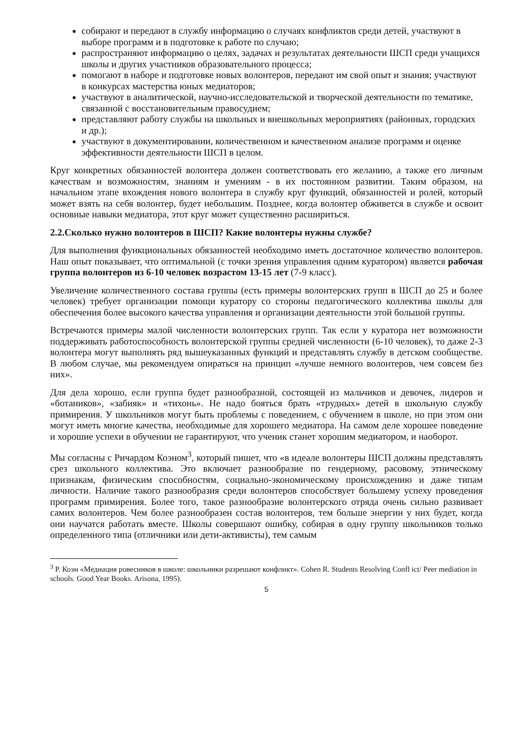собирают и передают в службу информацию о случаях конфликтов среди детей, участвуют в выборе программ и в подготовке к работе по случаю;
распространяют информацию о целях, задачах и результатах деятельности ШСП среди учащихся школы и других участников образовательного процесса;
помогают в наборе и подготовке новых волонтеров, передают им свой опыт и знания; участвуют в конкурсах мастерства юных медиаторов;
участвуют в аналитической, научно-исследовательской и творческой деятельности по тематике, связанной с восстановительным правосудием;
представляют работу службы на школьных и внешкольных мероприятиях (районных, городских и др.);
участвуют в документировании, количественном и качественном анализе программ и оценке эффективности деятельности ШСП в целом.
Круг конкретных обязанностей волонтера должен соответствовать его желанию, а также его личным качествам и возможностям, знаниям и умениям - в их постоянном развитии. Таким образом, на начальном этапе вхождения нового волонтера в службу круг функций, обязанностей и ролей, который может взять на себя волонтер, будет небольшим. Позднее, когда волонтер обживется в службе и освоит основные навыки медиатора, этот круг может существенно расшириться.
2.2.Сколько нужно волонтеров в ШСП? Какие волонтеры нужны службе?
Для выполнения функциональных обязанностей необходимо иметь достаточное количество волонтеров. Наш опыт показывает, что оптимальной (с точки зрения управления одним куратором) является рабочая группа волонтеров из 6-10 человек возрастом 13-15 лет (7-9 класс).
Увеличение количественного состава группы (есть примеры волонтерских групп в ШСП до 25 и более человек) требует организации помощи куратору со стороны педагогического коллектива школы для обеспечения более высокого качества управления и организации деятельности этой большой группы.
Встречаются примеры малой численности волонтерских групп. Так если у куратора нет возможности поддерживать работоспособность волонтерской группы средней численности (6-10 человек), то даже 2-3 волонтера могут выполнять ряд вышеуказанных функций и представлять службу в детском сообществе. В любом случае, мы рекомендуем опираться на принцип «лучше немного волонтеров, чем совсем без них».
Для дела хорошо, если группа будет разнообразной, состоящей из мальчиков и девочек, лидеров и «ботаников», «забияк» и «тихонь». Не надо бояться брать «трудных» детей в школьную службу примирения. У школьников могут быть проблемы с поведением, с обучением в школе, но при этом они могут иметь многие качества, необходимые для хорошего медиатора. На самом деле хорошее поведение и хорошие успехи в обучении не гарантируют, что ученик станет хорошим медиатором, и наоборот.
Мы согласны с Ричардом Коэном<sup>3</sup>, который пишет, что «в идеале волонтеры ШСП должны представлять срез школьного коллектива. Это включает разнообразие по гендерному, расовому, этническому признакам, физическим способностям, социально-экономическому происхождению и даже типам личности. Наличие такого разнообразия среди волонтеров способствует большему успеху проведения программ примирения. Более того, такое разнообразие волонтерского отряда очень сильно развивает самих волонтеров. Чем более разнообразен состав волонтеров, тем больше энергии у них будет, когда они научатся работать вместе. Школы совершают ошибку, собирая в одну группу школьников только определенного типа (отличники или дети-активисты), тем самым
<sup>3</sup> Р. Коэн «Медиация ровесников в школе: школьники разрешают конфликт». Cohen R. Students Resolving Confl ict/ Peer mediation in schools. Good Year Books. Arisona, 1995).
5